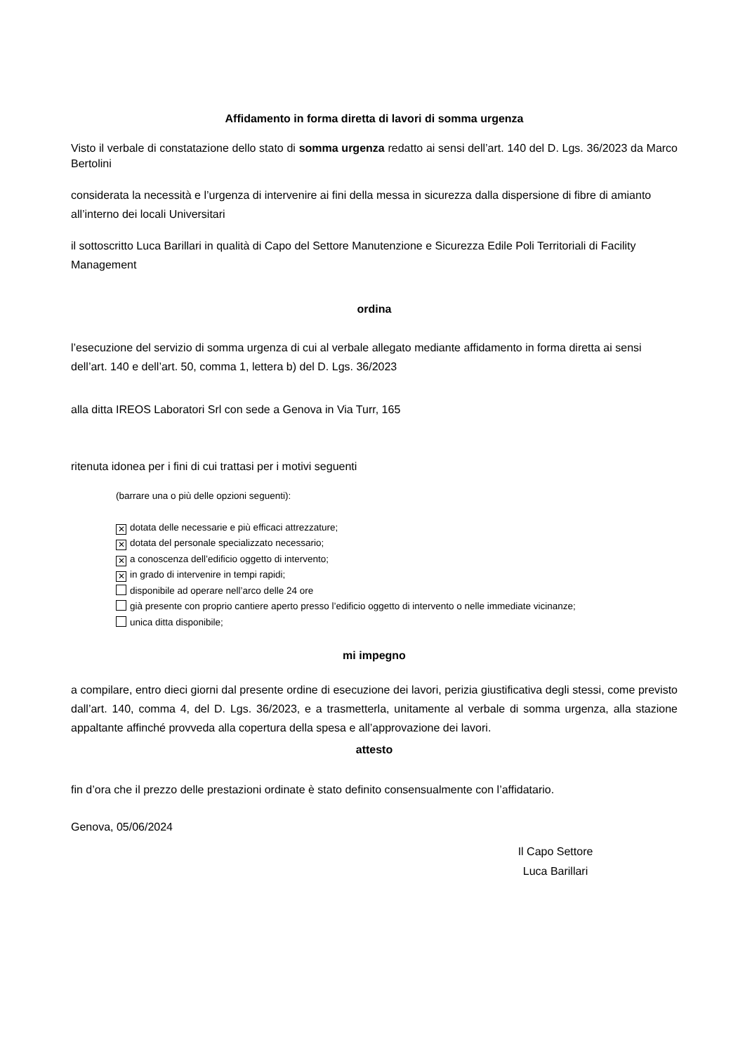Affidamento in forma diretta di lavori di somma urgenza
Visto il verbale di constatazione dello stato di somma urgenza redatto ai sensi dell’art. 140 del D. Lgs. 36/2023 da Marco Bertolini
considerata la necessità e l’urgenza di intervenire ai fini della messa in sicurezza dalla dispersione di fibre di amianto all’interno dei locali Universitari
il sottoscritto Luca Barillari in qualità di Capo del Settore Manutenzione e Sicurezza Edile Poli Territoriali di Facility Management
ordina
l’esecuzione del servizio di somma urgenza di cui al verbale allegato mediante affidamento in forma diretta ai sensi dell’art. 140 e dell’art. 50, comma 1, lettera b) del D. Lgs. 36/2023
alla ditta IREOS Laboratori Srl con sede a Genova in Via Turr, 165
ritenuta idonea per i fini di cui trattasi per i motivi seguenti
(barrare una o più delle opzioni seguenti):
✕ dotata delle necessarie e più efficaci attrezzature;
✕ dotata del personale specializzato necessario;
✕ a conoscenza dell’edificio oggetto di intervento;
✕ in grado di intervenire in tempi rapidi;
disponibile ad operare nell’arco delle 24 ore
già presente con proprio cantiere aperto presso l’edificio oggetto di intervento o nelle immediate vicinanze;
unica ditta disponibile;
mi impegno
a compilare, entro dieci giorni dal presente ordine di esecuzione dei lavori, perizia giustificativa degli stessi, come previsto dall’art. 140, comma 4, del D. Lgs. 36/2023, e a trasmetterla, unitamente al verbale di somma urgenza, alla stazione appaltante affinché provveda alla copertura della spesa e all’approvazione dei lavori.
attesto
fin d’ora che il prezzo delle prestazioni ordinate è stato definito consensualmente con l’affidatario.
Genova, 05/06/2024
Il Capo Settore
Luca Barillari